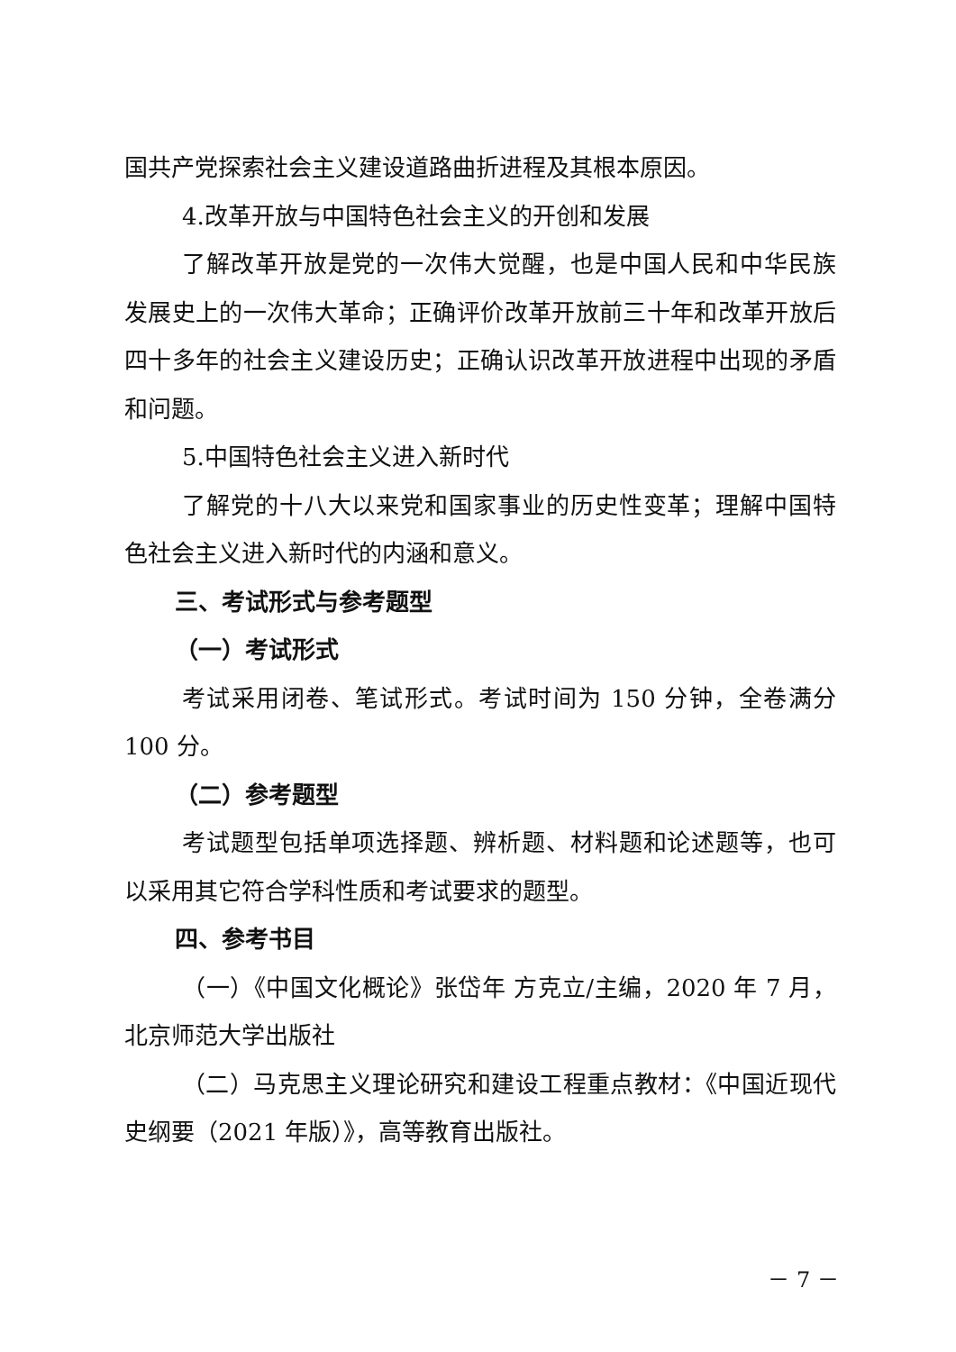国共产党探索社会主义建设道路曲折进程及其根本原因。
4.改革开放与中国特色社会主义的开创和发展
了解改革开放是党的一次伟大觉醒，也是中国人民和中华民族发展史上的一次伟大革命；正确评价改革开放前三十年和改革开放后四十多年的社会主义建设历史；正确认识改革开放进程中出现的矛盾和问题。
5.中国特色社会主义进入新时代
了解党的十八大以来党和国家事业的历史性变革；理解中国特色社会主义进入新时代的内涵和意义。
三、考试形式与参考题型
（一）考试形式
考试采用闭卷、笔试形式。考试时间为 150 分钟，全卷满分 100 分。
（二）参考题型
考试题型包括单项选择题、辨析题、材料题和论述题等，也可以采用其它符合学科性质和考试要求的题型。
四、参考书目
（一）《中国文化概论》张岱年 方克立/主编，2020 年 7 月，北京师范大学出版社
（二）马克思主义理论研究和建设工程重点教材：《中国近现代史纲要（2021 年版）》，高等教育出版社。
－ 7 －